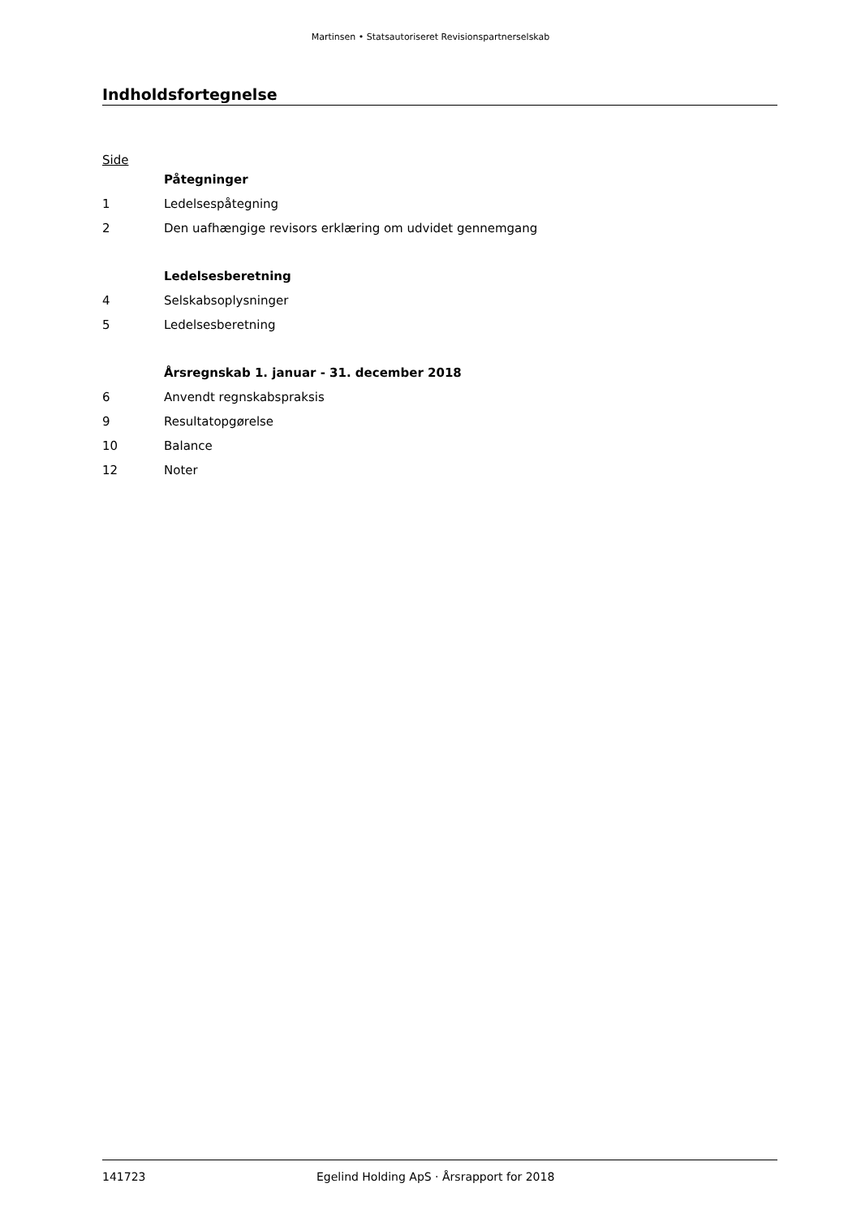Martinsen • Statsautoriseret Revisionspartnerselskab
Indholdsfortegnelse
Side
Påtegninger
1 Ledelsespåtegning
2 Den uafhængige revisors erklæring om udvidet gennemgang
Ledelsesberetning
4 Selskabsoplysninger
5 Ledelsesberetning
Årsregnskab 1. januar - 31. december 2018
6 Anvendt regnskabspraksis
9 Resultatopgørelse
10 Balance
12 Noter
141723 Egelind Holding ApS · Årsrapport for 2018